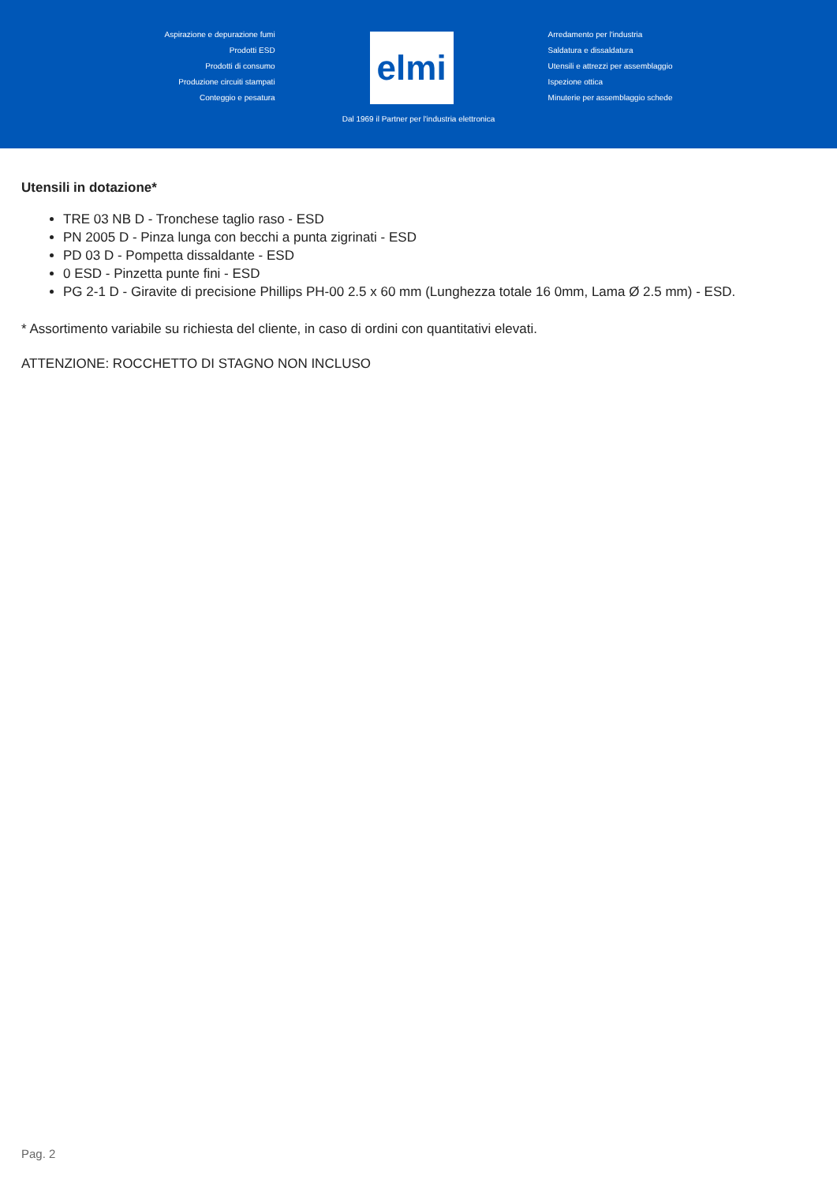Aspirazione e depurazione fumi
Prodotti ESD
Prodotti di consumo
Produzione circuiti stampati
Conteggio e pesatura
elmi
Arredamento per l'industria
Saldatura e dissaldatura
Utensili e attrezzi per assemblaggio
Ispezione ottica
Minuterie per assemblaggio schede
Dal 1969 il Partner per l'industria elettronica
Utensili in dotazione*
TRE 03 NB D - Tronchese taglio raso - ESD
PN 2005 D - Pinza lunga con becchi a punta zigrinati - ESD
PD 03 D - Pompetta dissaldante - ESD
0 ESD - Pinzetta punte fini - ESD
PG 2-1 D - Giravite di precisione Phillips PH-00 2.5 x 60 mm (Lunghezza totale 16 0mm, Lama Ø 2.5 mm) - ESD.
* Assortimento variabile su richiesta del cliente, in caso di ordini con quantitativi elevati.
ATTENZIONE: ROCCHETTO DI STAGNO NON INCLUSO
Pag. 2